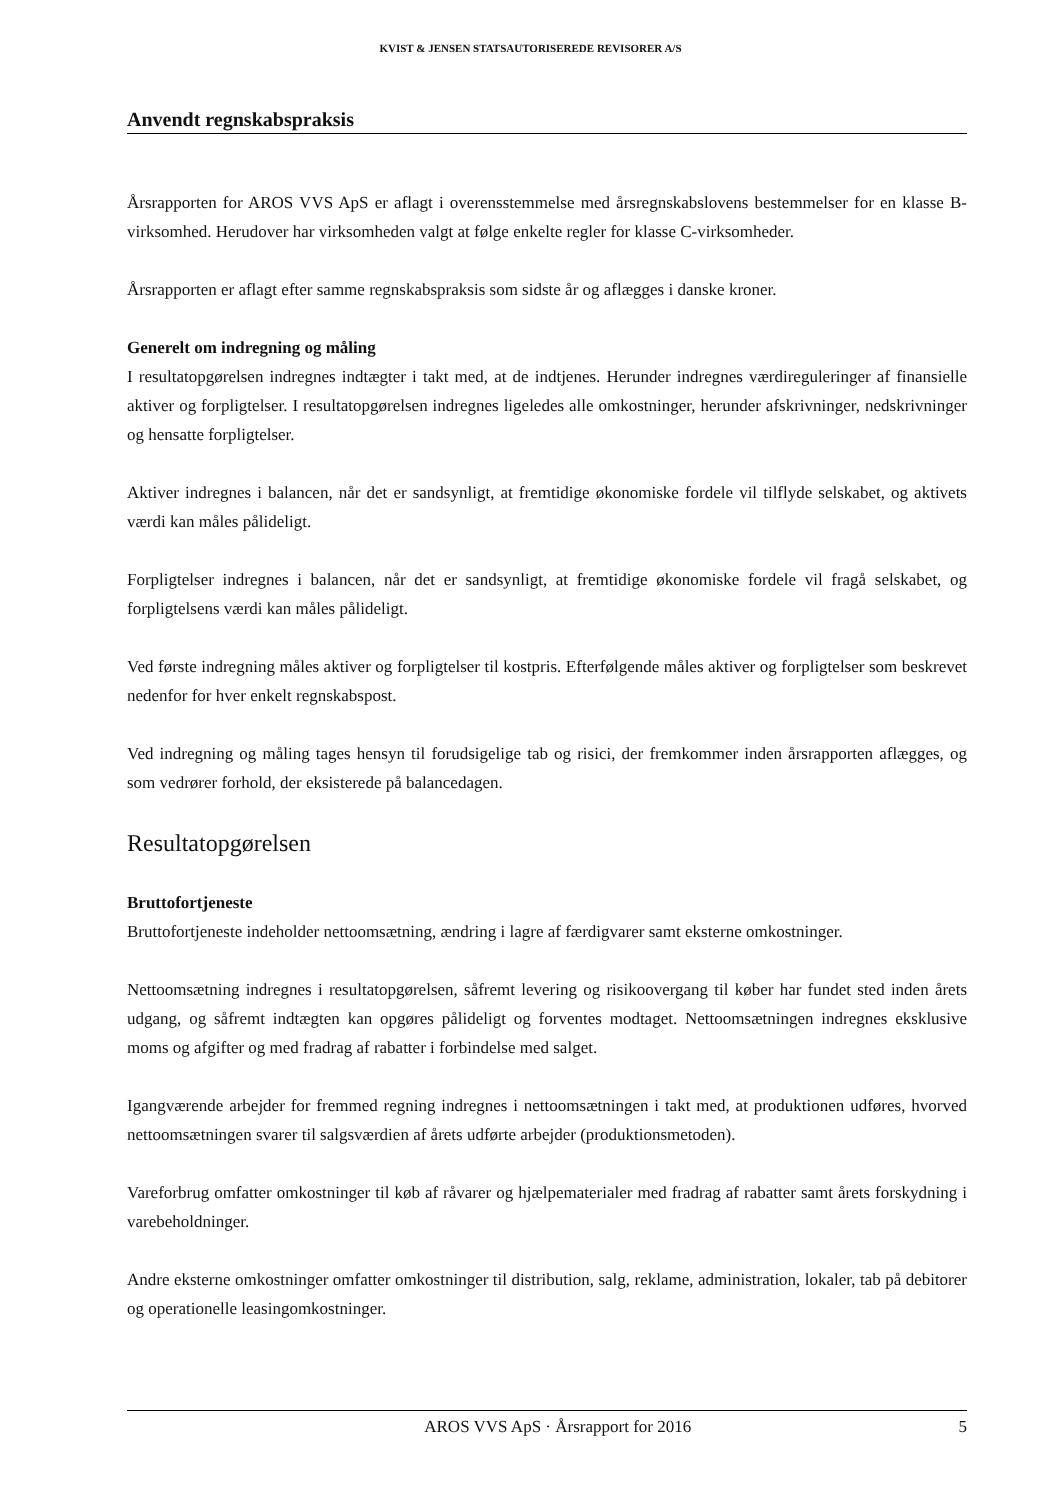KVIST & JENSEN STATSAUTORISEREDE REVISORER A/S
Anvendt regnskabspraksis
Årsrapporten for AROS VVS ApS er aflagt i overensstemmelse med årsregnskabslovens bestemmelser for en klasse B-virksomhed. Herudover har virksomheden valgt at følge enkelte regler for klasse C-virksomheder.
Årsrapporten er aflagt efter samme regnskabspraksis som sidste år og aflægges i danske kroner.
Generelt om indregning og måling
I resultatopgørelsen indregnes indtægter i takt med, at de indtjenes. Herunder indregnes værdireguleringer af finansielle aktiver og forpligtelser. I resultatopgørelsen indregnes ligeledes alle omkostninger, herunder afskrivninger, nedskrivninger og hensatte forpligtelser.
Aktiver indregnes i balancen, når det er sandsynligt, at fremtidige økonomiske fordele vil tilflyde selskabet, og aktivets værdi kan måles pålideligt.
Forpligtelser indregnes i balancen, når det er sandsynligt, at fremtidige økonomiske fordele vil fragå selskabet, og forpligtelsens værdi kan måles pålideligt.
Ved første indregning måles aktiver og forpligtelser til kostpris. Efterfølgende måles aktiver og forpligtelser som beskrevet nedenfor for hver enkelt regnskabspost.
Ved indregning og måling tages hensyn til forudsigelige tab og risici, der fremkommer inden årsrapporten aflægges, og som vedrører forhold, der eksisterede på balancedagen.
Resultatopgørelsen
Bruttofortjeneste
Bruttofortjeneste indeholder nettoomsætning, ændring i lagre af færdigvarer samt eksterne omkostninger.
Nettoomsætning indregnes i resultatopgørelsen, såfremt levering og risikoovergang til køber har fundet sted inden årets udgang, og såfremt indtægten kan opgøres pålideligt og forventes modtaget. Nettoomsætningen indregnes eksklusive moms og afgifter og med fradrag af rabatter i forbindelse med salget.
Igangværende arbejder for fremmed regning indregnes i nettoomsætningen i takt med, at produktionen udføres, hvorved nettoomsætningen svarer til salgsværdien af årets udførte arbejder (produktionsmetoden).
Vareforbrug omfatter omkostninger til køb af råvarer og hjælpematerialer med fradrag af rabatter samt årets forskydning i varebeholdninger.
Andre eksterne omkostninger omfatter omkostninger til distribution, salg, reklame, administration, lokaler, tab på debitorer og operationelle leasingomkostninger.
AROS VVS ApS · Årsrapport for 2016 5